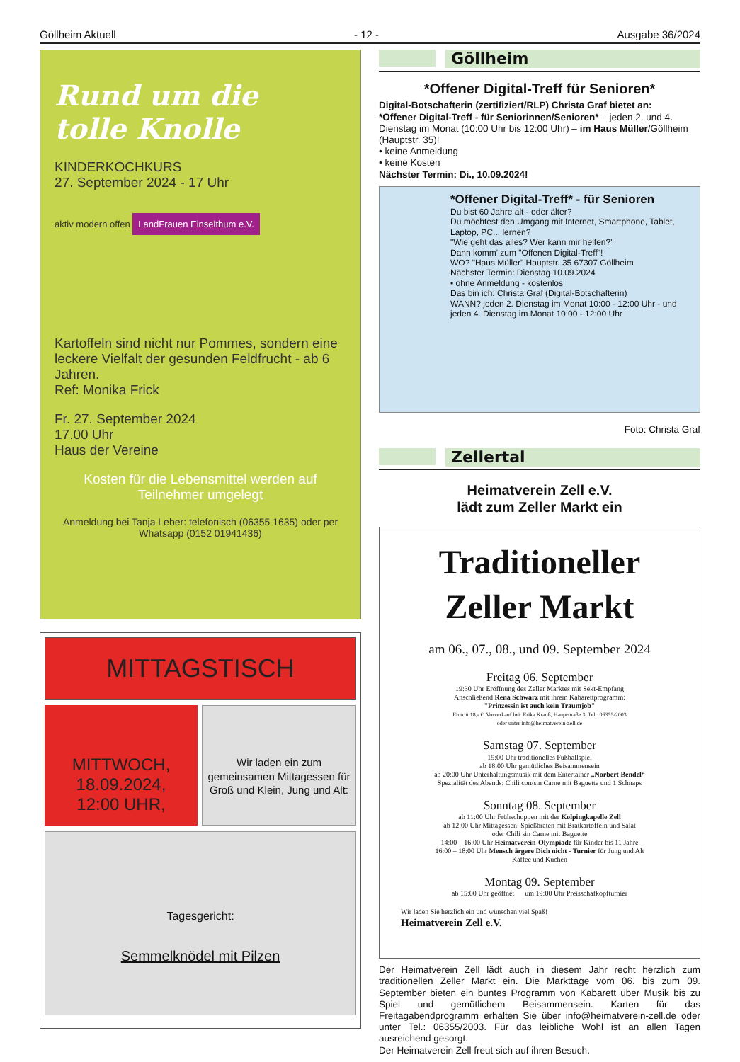Göllheim Aktuell - 12 - Ausgabe 36/2024
Rund um die
tolle Knolle
KINDERKOCHKURS
27. September 2024 - 17 Uhr
aktiv modern offen LandFrauen Einselthum e.V.
Kartoffeln sind nicht nur Pommes, sondern eine leckere Vielfalt der gesunden Feldfrucht - ab 6 Jahren.
Ref: Monika Frick
Fr. 27. September 2024
17.00 Uhr
Haus der Vereine
Kosten für die Lebensmittel werden auf Teilnehmer umgelegt
Anmeldung bei Tanja Leber: telefonisch (06355 1635) oder per Whatsapp (0152 01941436)
MITTAGSTISCH
MITTWOCH,
18.09.2024,
12:00 UHR,
Wir laden ein zum gemeinsamen Mittagessen für Groß und Klein, Jung und Alt:
Tagesgericht:
Semmelknödel mit Pilzen
Göllheim
*Offener Digital-Treff für Senioren*
Digital-Botschafterin (zertifiziert/RLP) Christa Graf bietet an:
*Offener Digital-Treff - für Seniorinnen/Senioren* – jeden 2. und 4. Dienstag im Monat (10:00 Uhr bis 12:00 Uhr) – im Haus Müller/Göllheim (Hauptstr. 35)!
• keine Anmeldung
• keine Kosten
Nächster Termin: Di., 10.09.2024!
*Offener Digital-Treff* - für Senioren
Du bist 60 Jahre alt - oder älter?
Du möchtest den Umgang mit Internet, Smartphone, Tablet, Laptop, PC... lernen?
"Wie geht das alles? Wer kann mir helfen?"
Dann komm' zum "Offenen Digital-Treff"!
WO? "Haus Müller" Hauptstr. 35 67307 Göllheim
Nächster Termin: Dienstag 10.09.2024
• ohne Anmeldung - kostenlos
Das bin ich: Christa Graf (Digital-Botschafterin)
WANN? jeden 2. Dienstag im Monat 10:00 - 12:00 Uhr - und jeden 4. Dienstag im Monat 10:00 - 12:00 Uhr
Foto: Christa Graf
Zellertal
Heimatverein Zell e.V.
lädt zum Zeller Markt ein
Traditioneller
Zeller Markt
am 06., 07., 08., und 09. September 2024
Freitag 06. September
19:30 Uhr Eröffnung des Zeller Marktes mit Sekt-Empfang
Anschließend Rena Schwarz mit ihrem Kabarettprogramm:
"Prinzessin ist auch kein Traumjob"
Eintritt 18,- €; Vorverkauf bei: Erika Krauß, Hauptstraße 3, Tel.: 06355/2003
oder unter info@heimatverein-zell.de
Samstag 07. September
15:00 Uhr traditionelles Fußballspiel
ab 18:00 Uhr gemütliches Beisammensein
ab 20:00 Uhr Unterhaltungsmusik mit dem Entertainer „Norbert Bendel“
Spezialität des Abends: Chili con/sin Carne mit Baguette und 1 Schnaps
Sonntag 08. September
ab 11:00 Uhr Frühschoppen mit der Kolpingkapelle Zell
ab 12:00 Uhr Mittagessen: Spießbraten mit Bratkartoffeln und Salat
oder Chili sin Carne mit Baguette
14:00 – 16:00 Uhr Heimatverein-Olympiade für Kinder bis 11 Jahre
16:00 – 18:00 Uhr Mensch ärgere Dich nicht - Turnier für Jung und Alt
Kaffee und Kuchen
Montag 09. September
ab 15:00 Uhr geöffnet um 19:00 Uhr Preisschafkopfturnier
Wir laden Sie herzlich ein und wünschen viel Spaß!
Heimatverein Zell e.V.
Der Heimatverein Zell lädt auch in diesem Jahr recht herzlich zum traditionellen Zeller Markt ein. Die Markttage vom 06. bis zum 09. September bieten ein buntes Programm von Kabarett über Musik bis zu Spiel und gemütlichem Beisammensein. Karten für das Freitagabendprogramm erhalten Sie über info@heimatverein-zell.de oder unter Tel.: 06355/2003. Für das leibliche Wohl ist an allen Tagen ausreichend gesorgt.
Der Heimatverein Zell freut sich auf ihren Besuch.